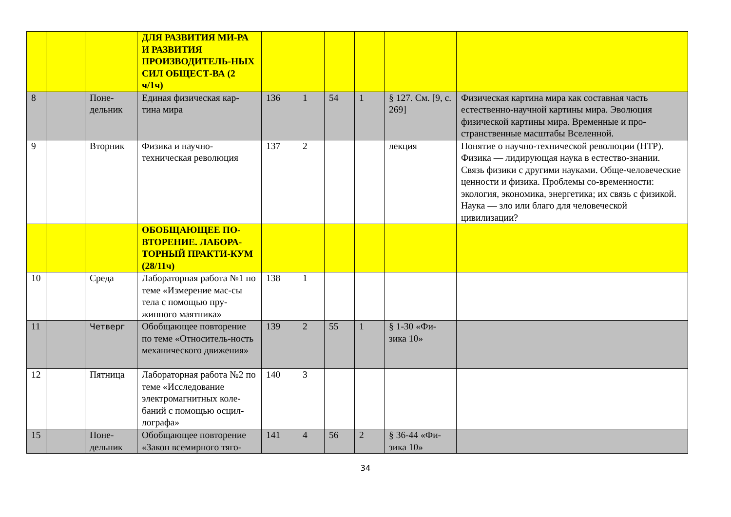| | | | ДЛЯ РАЗВИТИЯ МИ-РА И РАЗВИТИЯ ПРОИЗВОДИТЕЛЬ-НЫХ СИЛ ОБЩЕСТ-ВА (2 ч/1ч) | | | | | | |
| 8 | | Поне-дельник | Единая физическая кар-тина мира | 136 | 1 | 54 | 1 | § 127. См. [9, с. 269] | Физическая картина мира как составная часть естественно-научной картины мира. Эволюция физической картины мира. Временные и про-странственные масштабы Вселенной. |
| 9 | | Вторник | Физика и научно-техническая революция | 137 | 2 | | | лекция | Понятие о научно-технической революции (НТР). Физика — лидирующая наука в естество-знании. Связь физики с другими науками. Обще-человеческие ценности и физика. Проблемы со-временности: экология, экономика, энергетика; их связь с физикой. Наука — зло или благо для человеческой цивилизации? |
| | | | ОБОБЩАЮЩЕЕ ПО-ВТОРЕНИЕ. ЛАБОРА-ТОРНЫЙ ПРАКТИ-КУМ (28/11ч) | | | | | | |
| 10 | | Среда | Лабораторная работа №1 по теме «Измерение мас-сы тела с помощью пру-жинного маятника» | 138 | 1 | | | | |
| 11 | | Четверг | Обобщающее повторение по теме «Относитель-ность механического движения» | 139 | 2 | 55 | 1 | § 1-30 «Фи-зика 10» | |
| 12 | | Пятница | Лабораторная работа №2 по теме «Исследование электромагнитных коле-баний с помощью осцил-лографа» | 140 | 3 | | | | |
| 15 | | Поне-дельник | Обобщающее повторение «Закон всемирного тяго- | 141 | 4 | 56 | 2 | § 36-44 «Фи-зика 10» | |
34